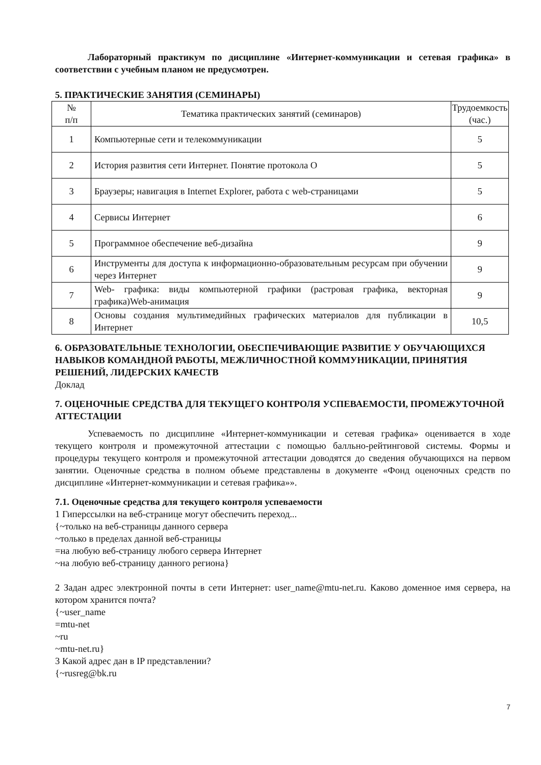Лабораторный практикум по дисциплине «Интернет-коммуникации и сетевая графика» в соответствии с учебным планом не предусмотрен.
5. ПРАКТИЧЕСКИЕ ЗАНЯТИЯ (СЕМИНАРЫ)
| № п/п | Тематика практических занятий (семинаров) | Трудоемкость (час.) |
| 1 | Компьютерные сети и телекоммуникации | 5 |
| 2 | История развития сети Интернет. Понятие протокола О | 5 |
| 3 | Браузеры; навигация в Internet Explorer, работа с web-страницами | 5 |
| 4 | Сервисы Интернет | 6 |
| 5 | Программное обеспечение веб-дизайна | 9 |
| 6 | Инструменты для доступа к информационно-образовательным ресурсам при обучении через Интернет | 9 |
| 7 | Web- графика: виды компьютерной графики (растровая графика, векторная графика)Web-анимация | 9 |
| 8 | Основы создания мультимедийных графических материалов для публикации в Интернет | 10,5 |
6. ОБРАЗОВАТЕЛЬНЫЕ ТЕХНОЛОГИИ, ОБЕСПЕЧИВАЮЩИЕ РАЗВИТИЕ У ОБУЧАЮЩИХСЯ НАВЫКОВ КОМАНДНОЙ РАБОТЫ, МЕЖЛИЧНОСТНОЙ КОММУНИКАЦИИ, ПРИНЯТИЯ РЕШЕНИЙ, ЛИДЕРСКИХ КАЧЕСТВ
Доклад
7. ОЦЕНОЧНЫЕ СРЕДСТВА ДЛЯ ТЕКУЩЕГО КОНТРОЛЯ УСПЕВАЕМОСТИ, ПРОМЕЖУТОЧНОЙ АТТЕСТАЦИИ
Успеваемость по дисциплине «Интернет-коммуникации и сетевая графика» оценивается в ходе текущего контроля и промежуточной аттестации с помощью балльно-рейтинговой системы. Формы и процедуры текущего контроля и промежуточной аттестации доводятся до сведения обучающихся на первом занятии. Оценочные средства в полном объеме представлены в документе «Фонд оценочных средств по дисциплине «Интернет-коммуникации и сетевая графика»».
7.1. Оценочные средства для текущего контроля успеваемости
1 Гиперссылки на веб-странице могут обеспечить переход...
{~только на веб-страницы данного сервера
~только в пределах данной веб-страницы
=на любую веб-страницу любого сервера Интернет
~на любую веб-страницу данного региона}
2 Задан адрес электронной почты в сети Интернет: user_name@mtu-net.ru. Каково доменное имя сервера, на котором хранится почта?
{~user_name
=mtu-net
~ru
~mtu-net.ru}
3 Какой адрес дан в IP представлении?
{~rusreg@bk.ru
7